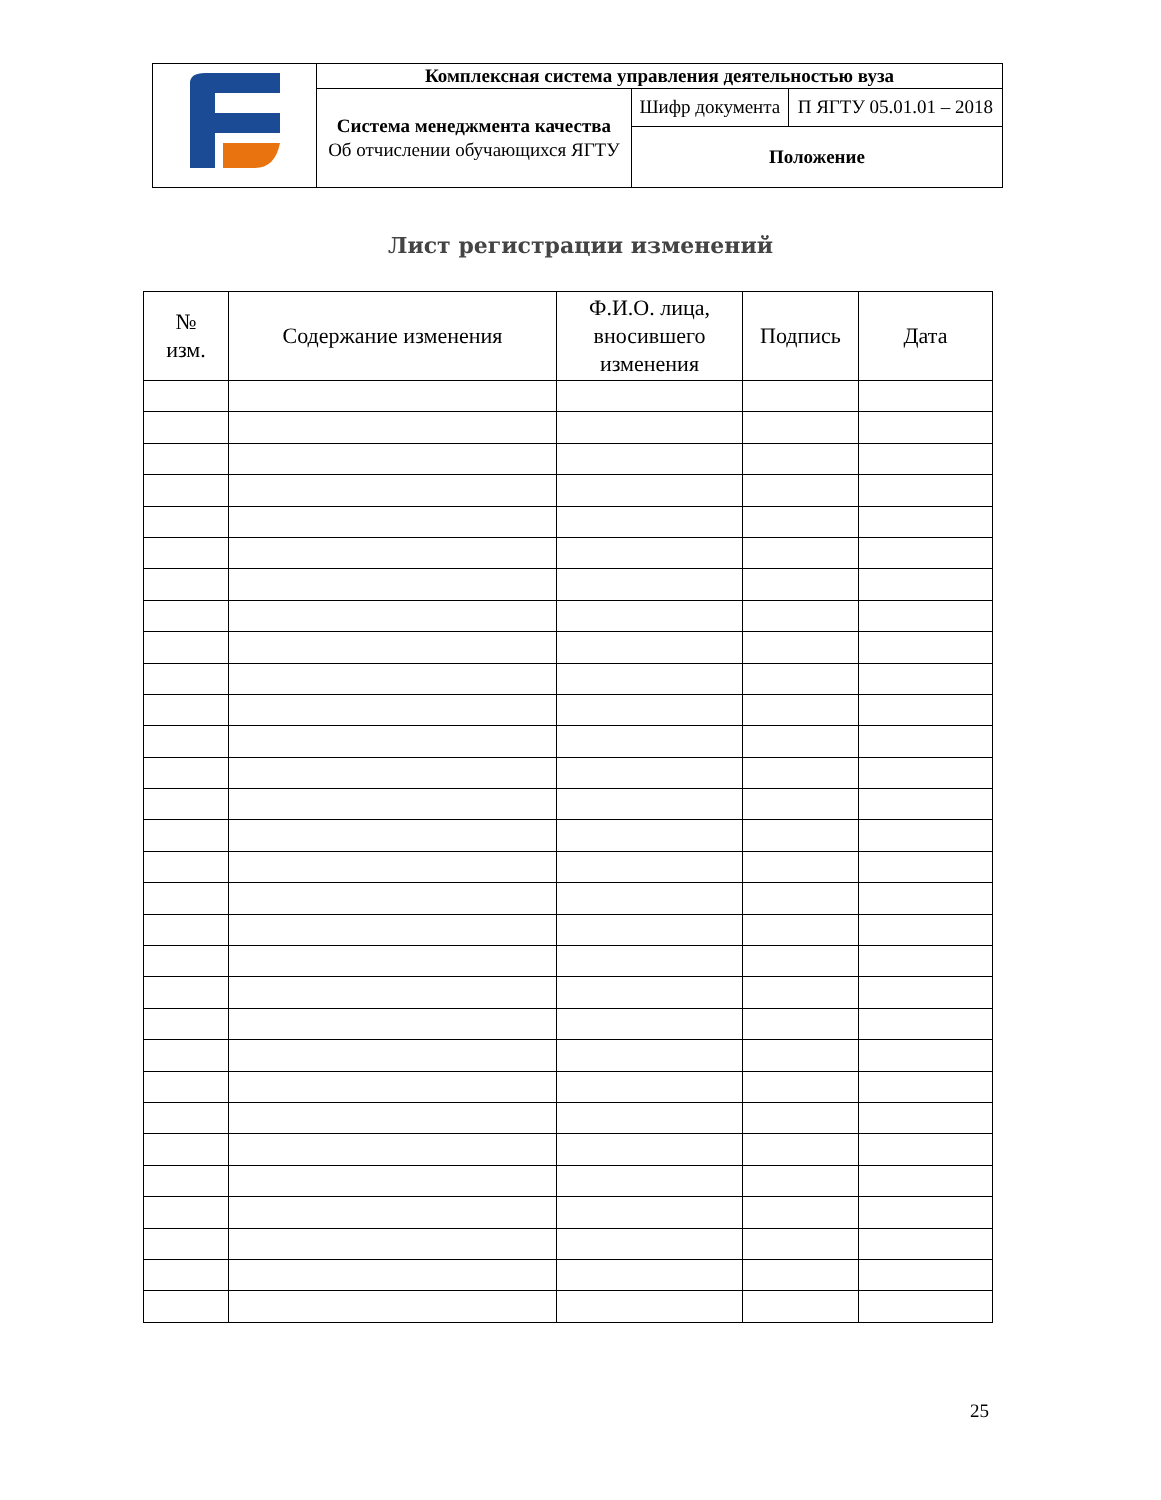| | Комплексная система управления деятельностью вуза | | |
| | Система менеджмента качества Об отчислении обучающихся ЯГТУ | Шифр документа | П ЯГТУ 05.01.01 – 2018 |
| | | Положение | |
Лист регистрации изменений
| № изм. | Содержание изменения | Ф.И.О. лица, вносившего изменения | Подпись | Дата |
| --- | --- | --- | --- | --- |
25